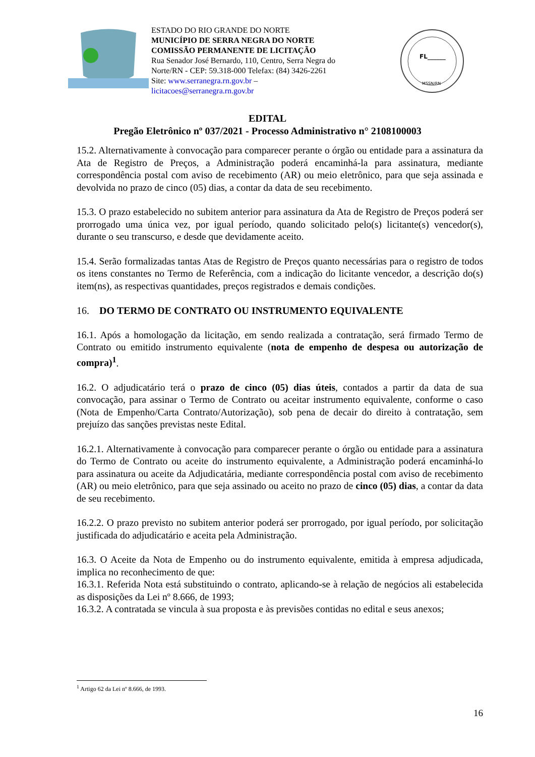ESTADO DO RIO GRANDE DO NORTE
MUNICÍPIO DE SERRA NEGRA DO NORTE
COMISSÃO PERMANENTE DE LICITAÇÃO
Rua Senador José Bernardo, 110, Centro, Serra Negra do Norte/RN - CEP: 59.318-000 Telefax: (84) 3426-2261
Site: www.serranegra.rn.gov.br –
licitacoes@serranegra.rn.gov.br
FL______
MSSN/RN
EDITAL
Pregão Eletrônico nº 037/2021 - Processo Administrativo n° 2108100003
15.2. Alternativamente à convocação para comparecer perante o órgão ou entidade para a assinatura da Ata de Registro de Preços, a Administração poderá encaminhá-la para assinatura, mediante correspondência postal com aviso de recebimento (AR) ou meio eletrônico, para que seja assinada e devolvida no prazo de cinco (05) dias, a contar da data de seu recebimento.
15.3. O prazo estabelecido no subitem anterior para assinatura da Ata de Registro de Preços poderá ser prorrogado uma única vez, por igual período, quando solicitado pelo(s) licitante(s) vencedor(s), durante o seu transcurso, e desde que devidamente aceito.
15.4. Serão formalizadas tantas Atas de Registro de Preços quanto necessárias para o registro de todos os itens constantes no Termo de Referência, com a indicação do licitante vencedor, a descrição do(s) item(ns), as respectivas quantidades, preços registrados e demais condições.
16. DO TERMO DE CONTRATO OU INSTRUMENTO EQUIVALENTE
16.1. Após a homologação da licitação, em sendo realizada a contratação, será firmado Termo de Contrato ou emitido instrumento equivalente (nota de empenho de despesa ou autorização de compra)<sup>1</sup>.
16.2. O adjudicatário terá o prazo de cinco (05) dias úteis, contados a partir da data de sua convocação, para assinar o Termo de Contrato ou aceitar instrumento equivalente, conforme o caso (Nota de Empenho/Carta Contrato/Autorização), sob pena de decair do direito à contratação, sem prejuízo das sanções previstas neste Edital.
16.2.1. Alternativamente à convocação para comparecer perante o órgão ou entidade para a assinatura do Termo de Contrato ou aceite do instrumento equivalente, a Administração poderá encaminhá-lo para assinatura ou aceite da Adjudicatária, mediante correspondência postal com aviso de recebimento (AR) ou meio eletrônico, para que seja assinado ou aceito no prazo de cinco (05) dias, a contar da data de seu recebimento.
16.2.2. O prazo previsto no subitem anterior poderá ser prorrogado, por igual período, por solicitação justificada do adjudicatário e aceita pela Administração.
16.3. O Aceite da Nota de Empenho ou do instrumento equivalente, emitida à empresa adjudicada, implica no reconhecimento de que:
16.3.1. Referida Nota está substituindo o contrato, aplicando-se à relação de negócios ali estabelecida as disposições da Lei nº 8.666, de 1993;
16.3.2. A contratada se vincula à sua proposta e às previsões contidas no edital e seus anexos;
<sup>1</sup> Artigo 62 da Lei nº 8.666, de 1993.
16